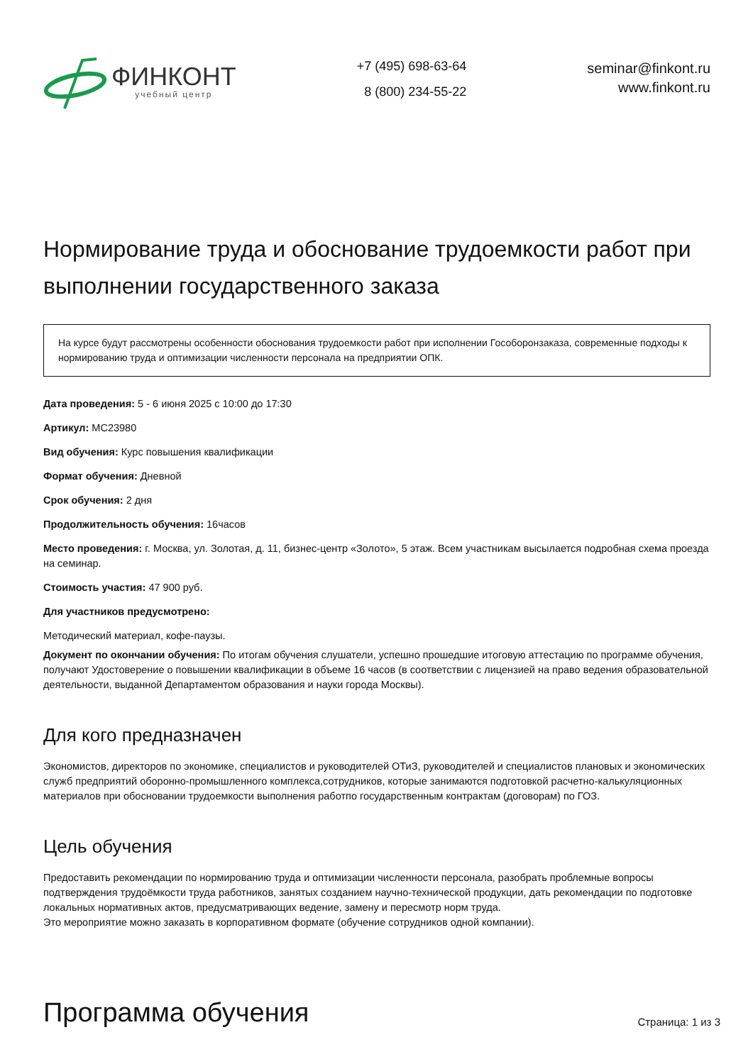ФИНКОНТ
учебный центр
+7 (495) 698-63-64
8 (800) 234-55-22
seminar@finkont.ru
www.finkont.ru
Нормирование труда и обоснование трудоемкости работ при выполнении государственного заказа
На курсе будут рассмотрены особенности обоснования трудоемкости работ при исполнении Гособоронзаказа, современные подходы к нормированию труда и оптимизации численности персонала на предприятии ОПК.
Дата проведения: 5 - 6 июня 2025 с 10:00 до 17:30
Артикул: MC23980
Вид обучения: Курс повышения квалификации
Формат обучения: Дневной
Срок обучения: 2 дня
Продолжительность обучения: 16часов
Место проведения: г. Москва, ул. Золотая, д. 11, бизнес-центр «Золото», 5 этаж. Всем участникам высылается подробная схема проезда на семинар.
Стоимость участия: 47 900 руб.
Для участников предусмотрено:
Методический материал, кофе-паузы.
Документ по окончании обучения: По итогам обучения слушатели, успешно прошедшие итоговую аттестацию по программе обучения, получают Удостоверение о повышении квалификации в объеме 16 часов (в соответствии с лицензией на право ведения образовательной деятельности, выданной Департаментом образования и науки города Москвы).
Для кого предназначен
Экономистов, директоров по экономике, специалистов и руководителей ОТиЗ, руководителей и специалистов плановых и экономических служб предприятий оборонно-промышленного комплекса,сотрудников, которые занимаются подготовкой расчетно-калькуляционных материалов при обосновании трудоемкости выполнения работпо государственным контрактам (договорам) по ГОЗ.
Цель обучения
Предоставить рекомендации по нормированию труда и оптимизации численности персонала, разобрать проблемные вопросы подтверждения трудоёмкости труда работников, занятых созданием научно-технической продукции, дать рекомендации по подготовке локальных нормативных актов, предусматривающих ведение, замену и пересмотр норм труда.
Это мероприятие можно заказать в корпоративном формате (обучение сотрудников одной компании).
Программа обучения
Страница: 1 из 3